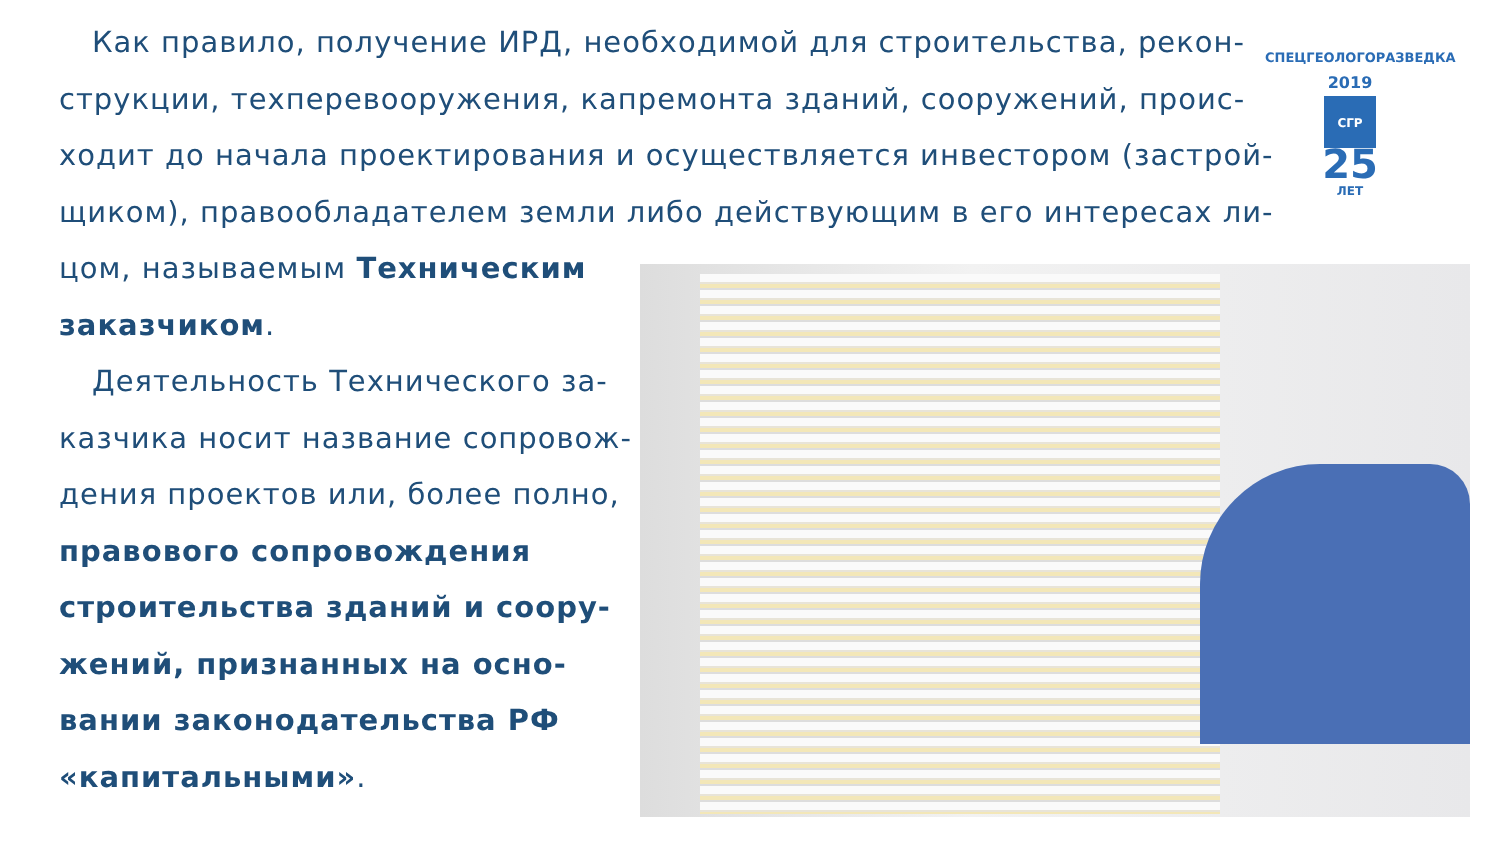Как правило, получение ИРД, необходимой для строительства, рекон-струкции, техперевооружения, капремонта зданий, сооружений, проис-ходит до начала проектирования и осуществляется инвестором (застрой-щиком), правообладателем земли либо действующим в его интересах ли-
цом, называемым Техническим заказчиком.
Деятельность Технического за-казчика носит название сопровож-дения проектов или, более полно, правового сопровождения строительства зданий и соору-жений, признанных на осно-вании законодательства РФ «капитальными».
СПЕЦГЕОЛОГОРАЗВЕДКА
2019
СГР
25
ЛЕТ